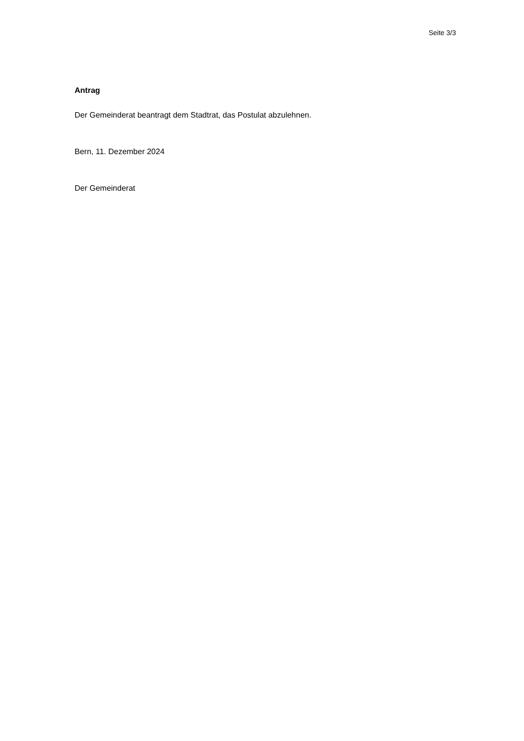Seite 3/3
Antrag
Der Gemeinderat beantragt dem Stadtrat, das Postulat abzulehnen.
Bern, 11. Dezember 2024
Der Gemeinderat